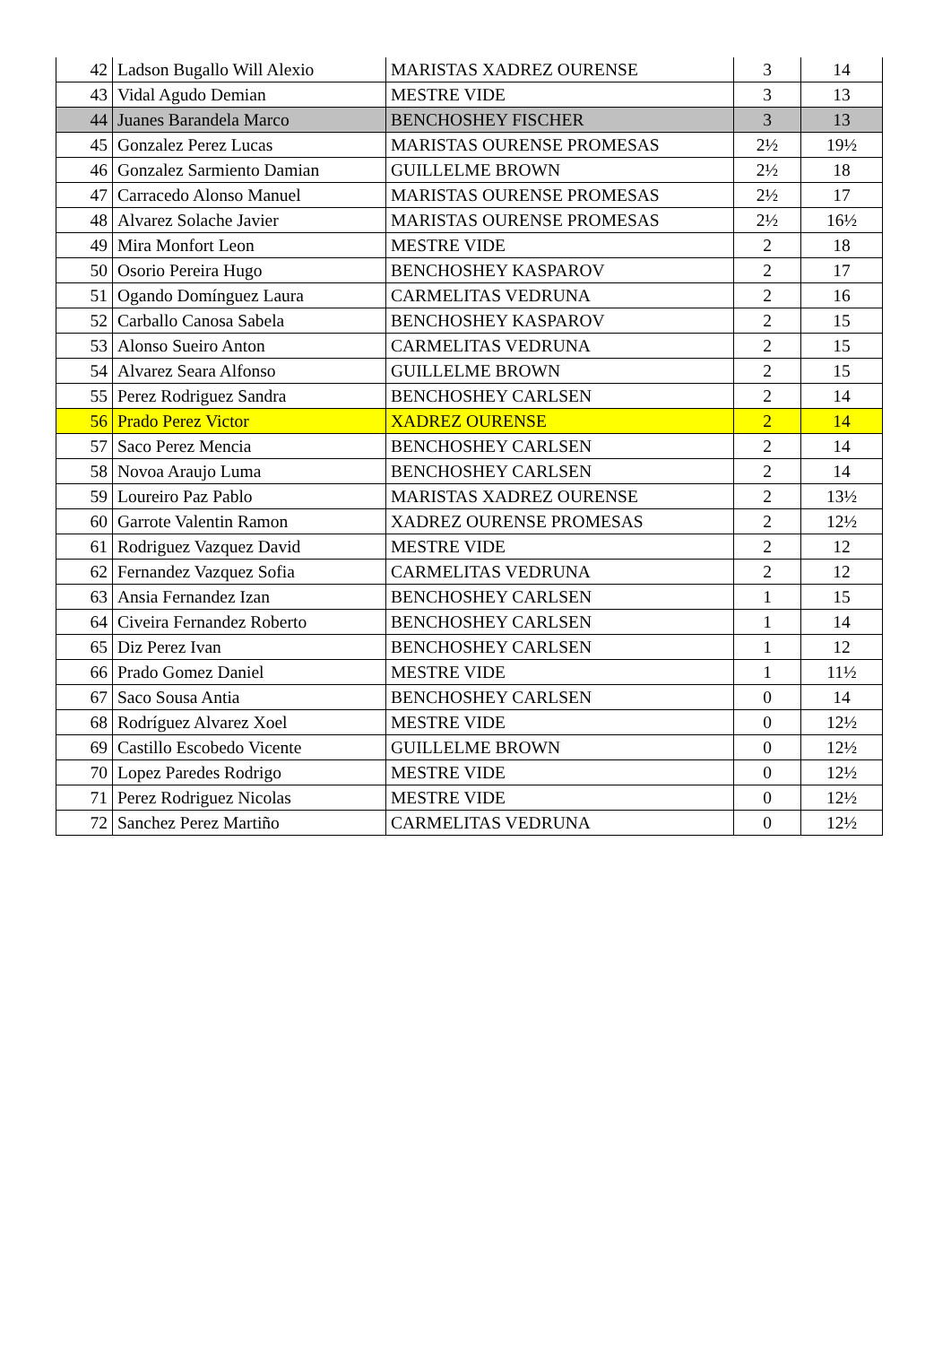| 42 | Ladson Bugallo Will Alexio | MARISTAS XADREZ OURENSE | 3 | 14 |
| 43 | Vidal Agudo Demian | MESTRE VIDE | 3 | 13 |
| 44 | Juanes Barandela Marco | BENCHOSHEY FISCHER | 3 | 13 |
| 45 | Gonzalez Perez Lucas | MARISTAS OURENSE PROMESAS | 2½ | 19½ |
| 46 | Gonzalez Sarmiento Damian | GUILLELME BROWN | 2½ | 18 |
| 47 | Carracedo Alonso Manuel | MARISTAS OURENSE PROMESAS | 2½ | 17 |
| 48 | Alvarez Solache Javier | MARISTAS OURENSE PROMESAS | 2½ | 16½ |
| 49 | Mira Monfort Leon | MESTRE VIDE | 2 | 18 |
| 50 | Osorio Pereira Hugo | BENCHOSHEY KASPAROV | 2 | 17 |
| 51 | Ogando Domínguez Laura | CARMELITAS VEDRUNA | 2 | 16 |
| 52 | Carballo Canosa Sabela | BENCHOSHEY KASPAROV | 2 | 15 |
| 53 | Alonso Sueiro Anton | CARMELITAS VEDRUNA | 2 | 15 |
| 54 | Alvarez Seara Alfonso | GUILLELME BROWN | 2 | 15 |
| 55 | Perez Rodriguez Sandra | BENCHOSHEY CARLSEN | 2 | 14 |
| 56 | Prado Perez Victor | XADREZ OURENSE | 2 | 14 |
| 57 | Saco Perez Mencia | BENCHOSHEY CARLSEN | 2 | 14 |
| 58 | Novoa Araujo Luma | BENCHOSHEY CARLSEN | 2 | 14 |
| 59 | Loureiro Paz Pablo | MARISTAS XADREZ OURENSE | 2 | 13½ |
| 60 | Garrote Valentin Ramon | XADREZ OURENSE PROMESAS | 2 | 12½ |
| 61 | Rodriguez Vazquez David | MESTRE VIDE | 2 | 12 |
| 62 | Fernandez Vazquez Sofia | CARMELITAS VEDRUNA | 2 | 12 |
| 63 | Ansia Fernandez Izan | BENCHOSHEY CARLSEN | 1 | 15 |
| 64 | Civeira Fernandez Roberto | BENCHOSHEY CARLSEN | 1 | 14 |
| 65 | Diz Perez Ivan | BENCHOSHEY CARLSEN | 1 | 12 |
| 66 | Prado Gomez Daniel | MESTRE VIDE | 1 | 11½ |
| 67 | Saco Sousa Antia | BENCHOSHEY CARLSEN | 0 | 14 |
| 68 | Rodríguez Alvarez Xoel | MESTRE VIDE | 0 | 12½ |
| 69 | Castillo Escobedo Vicente | GUILLELME BROWN | 0 | 12½ |
| 70 | Lopez Paredes Rodrigo | MESTRE VIDE | 0 | 12½ |
| 71 | Perez Rodriguez Nicolas | MESTRE VIDE | 0 | 12½ |
| 72 | Sanchez Perez Martiño | CARMELITAS VEDRUNA | 0 | 12½ |